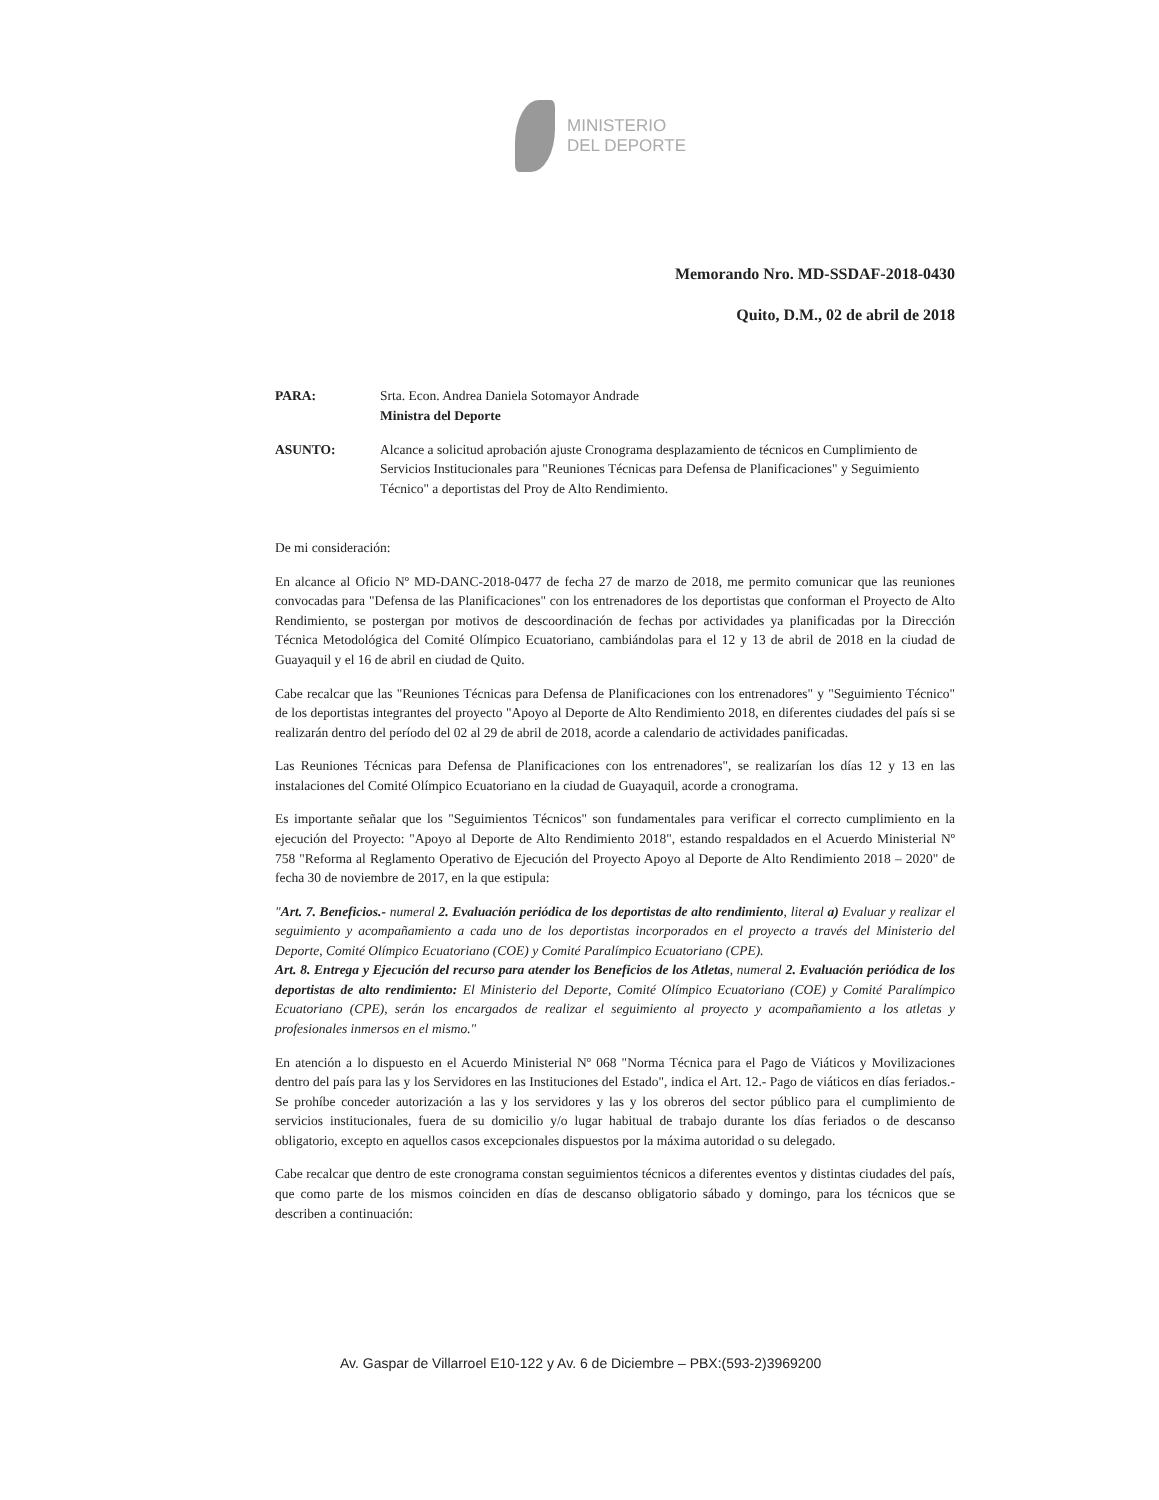MINISTERIO
DEL DEPORTE
Memorando Nro. MD-SSDAF-2018-0430
Quito, D.M., 02 de abril de 2018
PARA: Srta. Econ. Andrea Daniela Sotomayor Andrade
Ministra del Deporte
ASUNTO: Alcance a solicitud aprobación ajuste Cronograma desplazamiento de técnicos en Cumplimiento de Servicios Institucionales para "Reuniones Técnicas para Defensa de Planificaciones" y Seguimiento Técnico" a deportistas del Proy de Alto Rendimiento.
De mi consideración:
En alcance al Oficio Nº MD-DANC-2018-0477 de fecha 27 de marzo de 2018, me permito comunicar que las reuniones convocadas para "Defensa de las Planificaciones" con los entrenadores de los deportistas que conforman el Proyecto de Alto Rendimiento, se postergan por motivos de descoordinación de fechas por actividades ya planificadas por la Dirección Técnica Metodológica del Comité Olímpico Ecuatoriano, cambiándolas para el 12 y 13 de abril de 2018 en la ciudad de Guayaquil y el 16 de abril en ciudad de Quito.
Cabe recalcar que las "Reuniones Técnicas para Defensa de Planificaciones con los entrenadores" y "Seguimiento Técnico" de los deportistas integrantes del proyecto "Apoyo al Deporte de Alto Rendimiento 2018, en diferentes ciudades del país si se realizarán dentro del período del 02 al 29 de abril de 2018, acorde a calendario de actividades panificadas.
Las Reuniones Técnicas para Defensa de Planificaciones con los entrenadores", se realizarían los días 12 y 13 en las instalaciones del Comité Olímpico Ecuatoriano en la ciudad de Guayaquil, acorde a cronograma.
Es importante señalar que los "Seguimientos Técnicos" son fundamentales para verificar el correcto cumplimiento en la ejecución del Proyecto: "Apoyo al Deporte de Alto Rendimiento 2018", estando respaldados en el Acuerdo Ministerial Nº 758 "Reforma al Reglamento Operativo de Ejecución del Proyecto Apoyo al Deporte de Alto Rendimiento 2018 – 2020" de fecha 30 de noviembre de 2017, en la que estipula:
"Art. 7. Beneficios.- numeral 2. Evaluación periódica de los deportistas de alto rendimiento, literal a) Evaluar y realizar el seguimiento y acompañamiento a cada uno de los deportistas incorporados en el proyecto a través del Ministerio del Deporte, Comité Olímpico Ecuatoriano (COE) y Comité Paralímpico Ecuatoriano (CPE).
Art. 8. Entrega y Ejecución del recurso para atender los Beneficios de los Atletas, numeral 2. Evaluación periódica de los deportistas de alto rendimiento: El Ministerio del Deporte, Comité Olímpico Ecuatoriano (COE) y Comité Paralímpico Ecuatoriano (CPE), serán los encargados de realizar el seguimiento al proyecto y acompañamiento a los atletas y profesionales inmersos en el mismo."
En atención a lo dispuesto en el Acuerdo Ministerial Nº 068 "Norma Técnica para el Pago de Viáticos y Movilizaciones dentro del país para las y los Servidores en las Instituciones del Estado", indica el Art. 12.- Pago de viáticos en días feriados.- Se prohíbe conceder autorización a las y los servidores y las y los obreros del sector público para el cumplimiento de servicios institucionales, fuera de su domicilio y/o lugar habitual de trabajo durante los días feriados o de descanso obligatorio, excepto en aquellos casos excepcionales dispuestos por la máxima autoridad o su delegado.
Cabe recalcar que dentro de este cronograma constan seguimientos técnicos a diferentes eventos y distintas ciudades del país, que como parte de los mismos coinciden en días de descanso obligatorio sábado y domingo, para los técnicos que se describen a continuación:
Av. Gaspar de Villarroel E10-122 y Av. 6 de Diciembre – PBX:(593-2)3969200